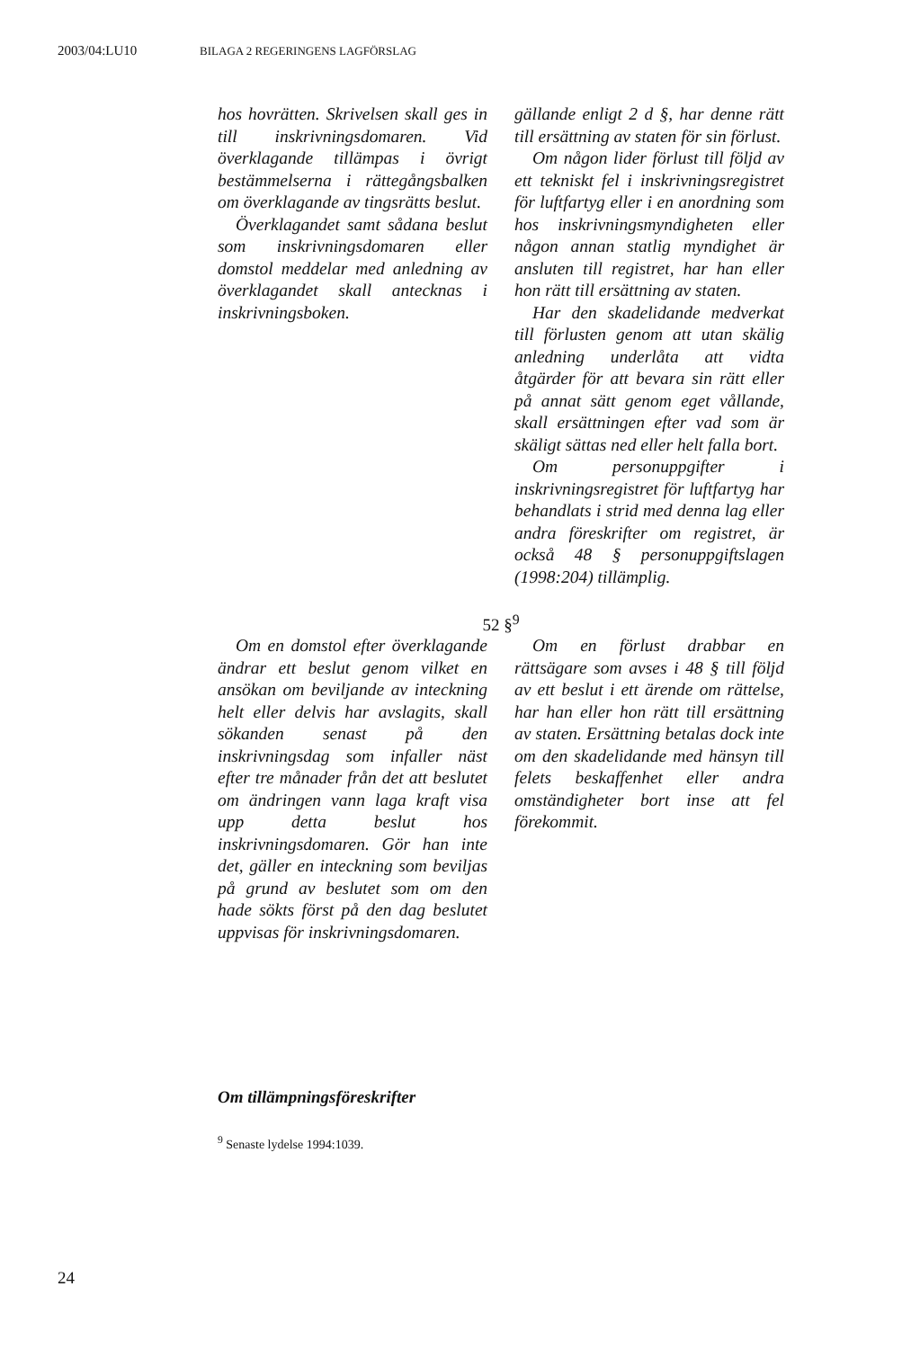2003/04:LU10 BILAGA 2 REGERINGENS LAGFÖRSLAG
hos hovrätten. Skrivelsen skall ges in till inskrivningsdomaren. Vid överklagande tillämpas i övrigt bestämmelserna i rättegångsbalken om överklagande av tingsrätts beslut.
Överklagandet samt sådana beslut som inskrivningsdomaren eller domstol meddelar med anledning av överklagandet skall antecknas i inskrivningsboken.
gällande enligt 2 d §, har denne rätt till ersättning av staten för sin förlust.
Om någon lider förlust till följd av ett tekniskt fel i inskrivningsregistret för luftfartyg eller i en anordning som hos inskrivningsmyndigheten eller någon annan statlig myndighet är ansluten till registret, har han eller hon rätt till ersättning av staten.
Har den skadelidande medverkat till förlusten genom att utan skälig anledning underlåta att vidta åtgärder för att bevara sin rätt eller på annat sätt genom eget vållande, skall ersättningen efter vad som är skäligt sättas ned eller helt falla bort.
Om personuppgifter i inskrivningsregistret för luftfartyg har behandlats i strid med denna lag eller andra föreskrifter om registret, är också 48 § personuppgiftslagen (1998:204) tillämplig.
52 §<sup>9</sup>
Om en domstol efter överklagande ändrar ett beslut genom vilket en ansökan om beviljande av inteckning helt eller delvis har avslagits, skall sökanden senast på den inskrivningsdag som infaller näst efter tre månader från det att beslutet om ändringen vann laga kraft visa upp detta beslut hos inskrivningsdomaren. Gör han inte det, gäller en inteckning som beviljas på grund av beslutet som om den hade sökts först på den dag beslutet uppvisas för inskrivningsdomaren.
Om en förlust drabbar en rättsägare som avses i 48 § till följd av ett beslut i ett ärende om rättelse, har han eller hon rätt till ersättning av staten. Ersättning betalas dock inte om den skadelidande med hänsyn till felets beskaffenhet eller andra omständigheter bort inse att fel förekommit.
Om tillämpningsföreskrifter
<sup>9</sup> Senaste lydelse 1994:1039.
24